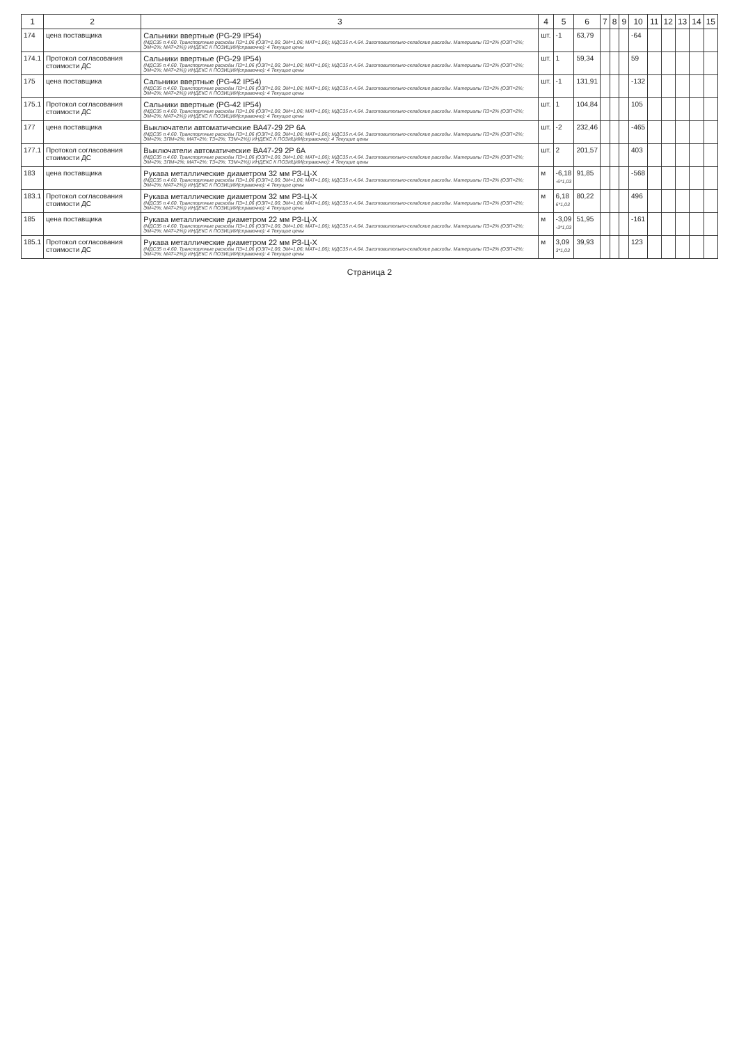| 1 | 2 | 3 | 4 | 5 | 6 | 7 | 8 | 9 | 10 | 11 | 12 | 13 | 14 | 15 |
| --- | --- | --- | --- | --- | --- | --- | --- | --- | --- | --- | --- | --- | --- | --- |
| 174 | цена поставщика | Сальники ввертные (PG-29 IP54) (МДС35 п.4.60. Транспортные расходы ПЗ=1,06 (ОЗП=1,06; ЭМ=1,06; МАТ=1,06); МДС35 п.4.64. Заготовительно-складские расходы. Материалы ПЗ=2% (ОЗП=2%; ЭМ=2%; МАТ=2%)) ИНДЕКС К ПОЗИЦИИ(справочно): 4 Текущие цены | шт. | -1 | 63,79 | | | | -64 | | | | | |
| 174.1 | Протокол согласования стоимости ДС | Сальники ввертные (PG-29 IP54) (МДС35 п.4.60. Транспортные расходы ПЗ=1,06 (ОЗП=1,06; ЭМ=1,06; МАТ=1,06); МДС35 п.4.64. Заготовительно-складские расходы. Материалы ПЗ=2% (ОЗП=2%; ЭМ=2%; МАТ=2%)) ИНДЕКС К ПОЗИЦИИ(справочно): 4 Текущие цены | шт. | 1 | 59,34 | | | | 59 | | | | | |
| 175 | цена поставщика | Сальники ввертные (PG-42 IP54) (МДС35 п.4.60. Транспортные расходы ПЗ=1,06 (ОЗП=1,06; ЭМ=1,06; МАТ=1,06); МДС35 п.4.64. Заготовительно-складские расходы. Материалы ПЗ=2% (ОЗП=2%; ЭМ=2%; МАТ=2%)) ИНДЕКС К ПОЗИЦИИ(справочно): 4 Текущие цены | шт. | -1 | 131,91 | | | | -132 | | | | | |
| 175.1 | Протокол согласования стоимости ДС | Сальники ввертные (PG-42 IP54) (МДС35 п.4.60. Транспортные расходы ПЗ=1,06 (ОЗП=1,06; ЭМ=1,06; МАТ=1,06); МДС35 п.4.64. Заготовительно-складские расходы. Материалы ПЗ=2% (ОЗП=2%; ЭМ=2%; МАТ=2%)) ИНДЕКС К ПОЗИЦИИ(справочно): 4 Текущие цены | шт. | 1 | 104,84 | | | | 105 | | | | | |
| 177 | цена поставщика | Выключатели автоматические ВА47-29 2Р 6А (МДС35 п.4.60. Транспортные расходы ПЗ=1,06 (ОЗП=1,06; ЭМ=1,06; МАТ=1,06); МДС35 п.4.64. Заготовительно-складские расходы. Материалы ПЗ=2% (ОЗП=2%; ЭМ=2%; ЗПМ=2%; МАТ=2%; ТЗ=2%; ТЗМ=2%)) ИНДЕКС К ПОЗИЦИИ(справочно): 4 Текущие цены | шт. | -2 | 232,46 | | | | -465 | | | | | |
| 177.1 | Протокол согласования стоимости ДС | Выключатели автоматические ВА47-29 2Р 6А (МДС35 п.4.60. Транспортные расходы ПЗ=1,06 (ОЗП=1,06; ЭМ=1,06; МАТ=1,06); МДС35 п.4.64. Заготовительно-складские расходы. Материалы ПЗ=2% (ОЗП=2%; ЭМ=2%; ЗПМ=2%; МАТ=2%; ТЗ=2%; ТЗМ=2%)) ИНДЕКС К ПОЗИЦИИ(справочно): 4 Текущие цены | шт. | 2 | 201,57 | | | | 403 | | | | | |
| 183 | цена поставщика | Рукава металлические диаметром 32 мм РЗ-Ц-Х (МДС35 п.4.60. Транспортные расходы ПЗ=1,06 (ОЗП=1,06; ЭМ=1,06; МАТ=1,06); МДС35 п.4.64. Заготовительно-складские расходы. Материалы ПЗ=2% (ОЗП=2%; ЭМ=2%; МАТ=2%)) ИНДЕКС К ПОЗИЦИИ(справочно): 4 Текущие цены | м | -6,18 -6*1,03 | 91,85 | | | | -568 | | | | | |
| 183.1 | Протокол согласования стоимости ДС | Рукава металлические диаметром 32 мм РЗ-Ц-Х (МДС35 п.4.60. Транспортные расходы ПЗ=1,06 (ОЗП=1,06; ЭМ=1,06; МАТ=1,06); МДС35 п.4.64. Заготовительно-складские расходы. Материалы ПЗ=2% (ОЗП=2%; ЭМ=2%; МАТ=2%)) ИНДЕКС К ПОЗИЦИИ(справочно): 4 Текущие цены | м | 6,18 6*1,03 | 80,22 | | | | 496 | | | | | |
| 185 | цена поставщика | Рукава металлические диаметром 22 мм РЗ-Ц-Х (МДС35 п.4.60. Транспортные расходы ПЗ=1,06 (ОЗП=1,06; ЭМ=1,06; МАТ=1,06); МДС35 п.4.64. Заготовительно-складские расходы. Материалы ПЗ=2% (ОЗП=2%; ЭМ=2%; МАТ=2%)) ИНДЕКС К ПОЗИЦИИ(справочно): 4 Текущие цены | м | -3,09 -3*1,03 | 51,95 | | | | -161 | | | | | |
| 185.1 | Протокол согласования стоимости ДС | Рукава металлические диаметром 22 мм РЗ-Ц-Х (МДС35 п.4.60. Транспортные расходы ПЗ=1,06 (ОЗП=1,06; ЭМ=1,06; МАТ=1,06); МДС35 п.4.64. Заготовительно-складские расходы. Материалы ПЗ=2% (ОЗП=2%; ЭМ=2%; МАТ=2%)) ИНДЕКС К ПОЗИЦИИ(справочно): 4 Текущие цены | м | 3,09 3*1,03 | 39,93 | | | | 123 | | | | | |
Страница 2